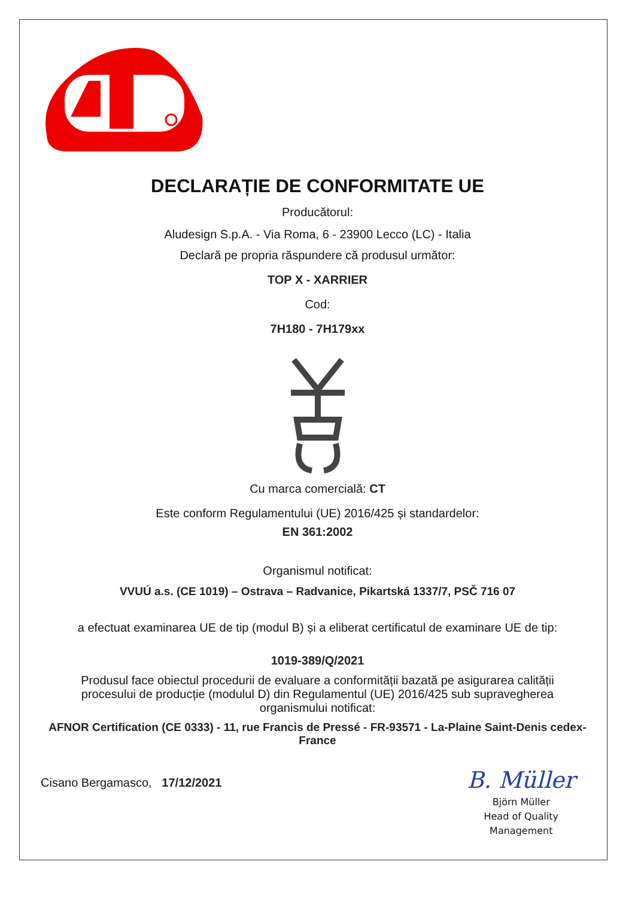DECLARAȚIE DE CONFORMITATE UE
Producătorul:
Aludesign S.p.A. - Via Roma, 6 - 23900 Lecco (LC) - Italia
Declară pe propria răspundere că produsul următor:
TOP X - XARRIER
Cod:
7H180 - 7H179xx
Cu marca comercială: CT
Este conform Regulamentului (UE) 2016/425 și standardelor:
EN 361:2002
Organismul notificat:
VVUÚ a.s. (CE 1019) – Ostrava – Radvanice, Pikartská 1337/7, PSČ 716 07
a efectuat examinarea UE de tip (modul B) și a eliberat certificatul de examinare UE de tip:
1019-389/Q/2021
Produsul face obiectul procedurii de evaluare a conformității bazată pe asigurarea calității procesului de producție (modulul D) din Regulamentul (UE) 2016/425 sub supravegherea organismului notificat:
AFNOR Certification (CE 0333) - 11, rue Francis de Pressé - FR-93571 - La-Plaine Saint-Denis cedex-France
Cisano Bergamasco, 17/12/2021
B. Müller
Björn Müller
Head of Quality
Management